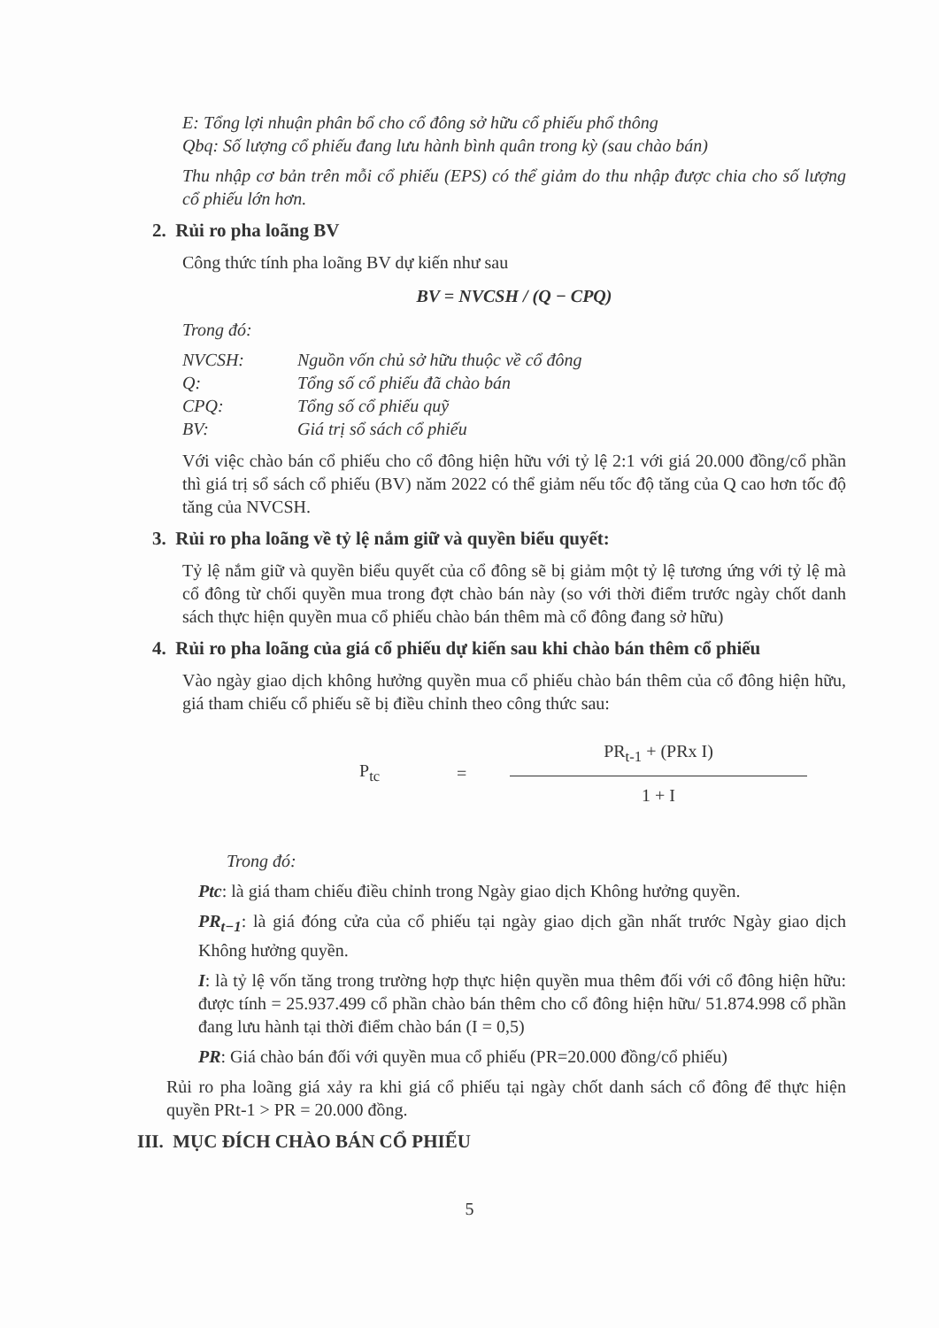E: Tổng lợi nhuận phân bổ cho cổ đông sở hữu cổ phiếu phổ thông
Qbq: Số lượng cổ phiếu đang lưu hành bình quân trong kỳ (sau chào bán)
Thu nhập cơ bản trên mỗi cổ phiếu (EPS) có thể giảm do thu nhập được chia cho số lượng cổ phiếu lớn hơn.
2. Rủi ro pha loãng BV
Công thức tính pha loãng BV dự kiến như sau
BV = NVCSH / (Q − CPQ)
Trong đó:
NVCSH: Nguồn vốn chủ sở hữu thuộc về cổ đông
Q: Tổng số cổ phiếu đã chào bán
CPQ: Tổng số cổ phiếu quỹ
BV: Giá trị sổ sách cổ phiếu
Với việc chào bán cổ phiếu cho cổ đông hiện hữu với tỷ lệ 2:1 với giá 20.000 đồng/cổ phần thì giá trị sổ sách cổ phiếu (BV) năm 2022 có thể giảm nếu tốc độ tăng của Q cao hơn tốc độ tăng của NVCSH.
3. Rủi ro pha loãng về tỷ lệ nắm giữ và quyền biểu quyết:
Tỷ lệ nắm giữ và quyền biểu quyết của cổ đông sẽ bị giảm một tỷ lệ tương ứng với tỷ lệ mà cổ đông từ chối quyền mua trong đợt chào bán này (so với thời điểm trước ngày chốt danh sách thực hiện quyền mua cổ phiếu chào bán thêm mà cổ đông đang sở hữu)
4. Rủi ro pha loãng của giá cổ phiếu dự kiến sau khi chào bán thêm cổ phiếu
Vào ngày giao dịch không hưởng quyền mua cổ phiếu chào bán thêm của cổ đông hiện hữu, giá tham chiếu cổ phiếu sẽ bị điều chỉnh theo công thức sau:
P<sub>tc</sub> =
PR<sub>t-1</sub> + (PRx I)
1 + I
Trong đó:
Ptc: là giá tham chiếu điều chỉnh trong Ngày giao dịch Không hưởng quyền.
PR<sub>t−1</sub>: là giá đóng cửa của cổ phiếu tại ngày giao dịch gần nhất trước Ngày giao dịch Không hưởng quyền.
I: là tỷ lệ vốn tăng trong trường hợp thực hiện quyền mua thêm đối với cổ đông hiện hữu: được tính = 25.937.499 cổ phần chào bán thêm cho cổ đông hiện hữu/ 51.874.998 cổ phần đang lưu hành tại thời điểm chào bán (I = 0,5)
PR: Giá chào bán đối với quyền mua cổ phiếu (PR=20.000 đồng/cổ phiếu)
Rủi ro pha loãng giá xảy ra khi giá cổ phiếu tại ngày chốt danh sách cổ đông để thực hiện quyền PRt-1 > PR = 20.000 đồng.
III. MỤC ĐÍCH CHÀO BÁN CỔ PHIẾU
5